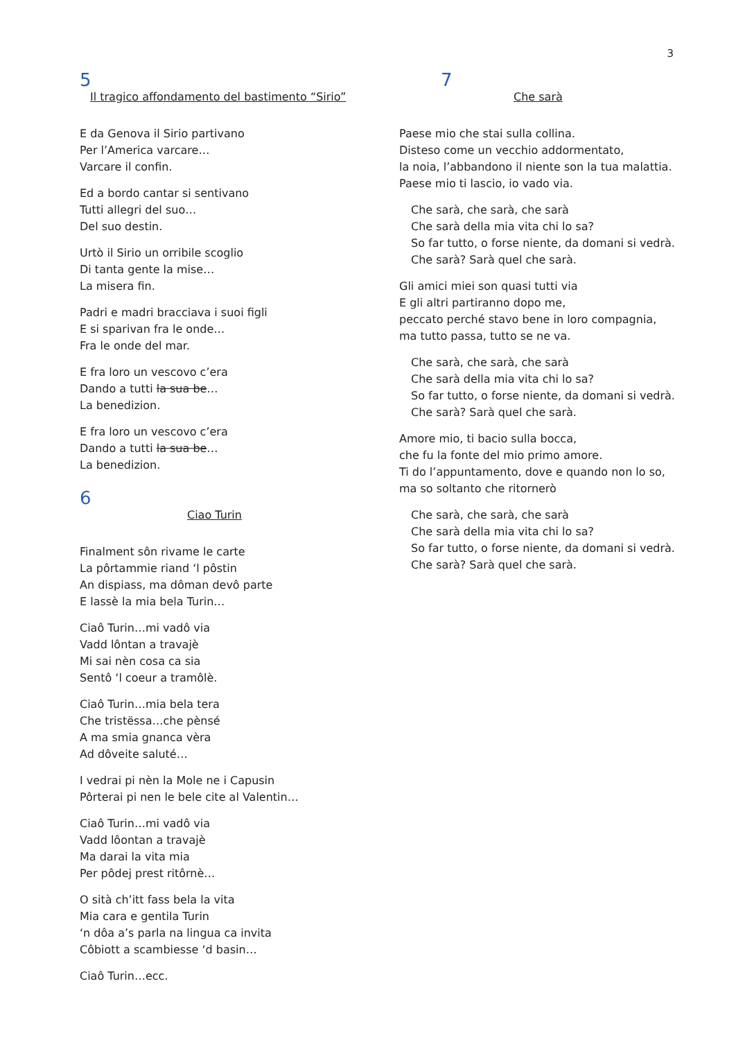3
5
Il tragico affondamento del bastimento “Sirio”
E da Genova il Sirio partivano
Per l’America varcare…
Varcare il confin.
Ed a bordo cantar si sentivano
Tutti allegri del suo…
Del suo destin.
Urtò il Sirio un orribile scoglio
Di tanta gente la mise…
La misera fin.
Padri e madri bracciava i suoi figli
E si sparivan fra le onde…
Fra le onde del mar.
E fra loro un vescovo c’era
Dando a tutti la sua be…
La benedizion.
E fra loro un vescovo c’era
Dando a tutti la sua be…
La benedizion.
6
Ciao Turin
Finalment sôn rivame le carte
La pôrtammie riand ‘l pôstin
An dispiass, ma dôman devô parte
E lassè la mia bela Turin…
Ciaô Turin…mi vadô via
Vadd lôntan a travajè
Mi sai nèn cosa ca sia
Sentô ‘l coeur a tramôlè.
Ciaô Turin…mia bela tera
Che tristëssa…che pènsé
A ma smia gnanca vèra
Ad dôveite saluté…
I vedrai pi nèn la Mole ne i Capusin
Pôrterai pi nen le bele cite al Valentin…
Ciaô Turin…mi vadô via
Vadd lôontan a travajè
Ma darai la vita mia
Per pôdej prest ritôrnè…
O sità ch’itt fass bela la vita
Mia cara e gentila Turin
‘n dôa a’s parla na lingua ca invita
Côbiott a scambiesse ‘d basin…
Ciaô Turin…ecc.
7
Che sarà
Paese mio che stai sulla collina.
Disteso come un vecchio addormentato,
la noia, l’abbandono il niente son la tua malattia.
Paese mio ti lascio, io vado via.
Che sarà, che sarà, che sarà
Che sarà della mia vita chi lo sa?
So far tutto, o forse niente, da domani si vedrà.
Che sarà? Sarà quel che sarà.
Gli amici miei son quasi tutti via
E gli altri partiranno dopo me,
peccato perché stavo bene in loro compagnia,
ma tutto passa, tutto se ne va.
Che sarà, che sarà, che sarà
Che sarà della mia vita chi lo sa?
So far tutto, o forse niente, da domani si vedrà.
Che sarà? Sarà quel che sarà.
Amore mio, ti bacio sulla bocca,
che fu la fonte del mio primo amore.
Ti do l’appuntamento, dove e quando non lo so,
ma so soltanto che ritornerò
Che sarà, che sarà, che sarà
Che sarà della mia vita chi lo sa?
So far tutto, o forse niente, da domani si vedrà.
Che sarà? Sarà quel che sarà.